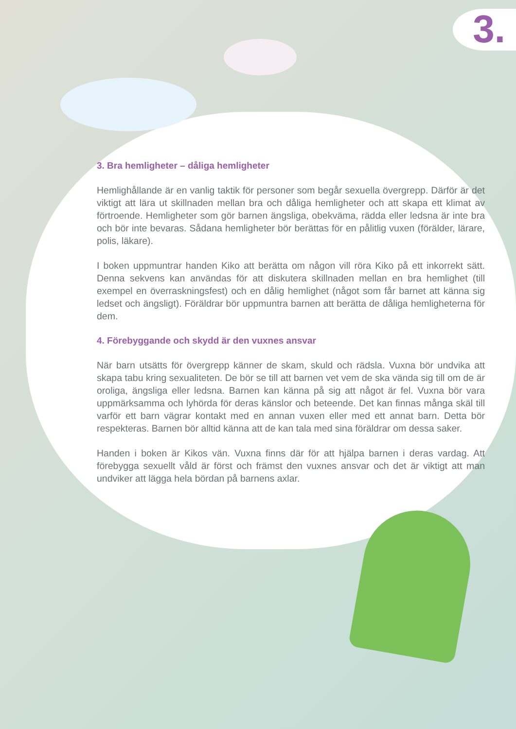3.
3. Bra hemligheter – dåliga hemligheter
Hemlighållande är en vanlig taktik för personer som begår sexuella övergrepp. Därför är det viktigt att lära ut skillnaden mellan bra och dåliga hemligheter och att skapa ett klimat av förtroende. Hemligheter som gör barnen ängsliga, obekväma, rädda eller ledsna är inte bra och bör inte bevaras. Sådana hemligheter bör berättas för en pålitlig vuxen (förälder, lärare, polis, läkare).
I boken uppmuntrar handen Kiko att berätta om någon vill röra Kiko på ett inkorrekt sätt. Denna sekvens kan användas för att diskutera skillnaden mellan en bra hemlighet (till exempel en överraskningsfest) och en dålig hemlighet (något som får barnet att känna sig ledset och ängsligt). Föräldrar bör uppmuntra barnen att berätta de dåliga hemligheterna för dem.
4. Förebyggande och skydd är den vuxnes ansvar
När barn utsätts för övergrepp känner de skam, skuld och rädsla. Vuxna bör undvika att skapa tabu kring sexualiteten. De bör se till att barnen vet vem de ska vända sig till om de är oroliga, ängsliga eller ledsna. Barnen kan känna på sig att något är fel. Vuxna bör vara uppmärksamma och lyhörda för deras känslor och beteende. Det kan finnas många skäl till varför ett barn vägrar kontakt med en annan vuxen eller med ett annat barn. Detta bör respekteras. Barnen bör alltid känna att de kan tala med sina föräldrar om dessa saker.
Handen i boken är Kikos vän. Vuxna finns där för att hjälpa barnen i deras vardag. Att förebygga sexuellt våld är först och främst den vuxnes ansvar och det är viktigt att man undviker att lägga hela bördan på barnens axlar.